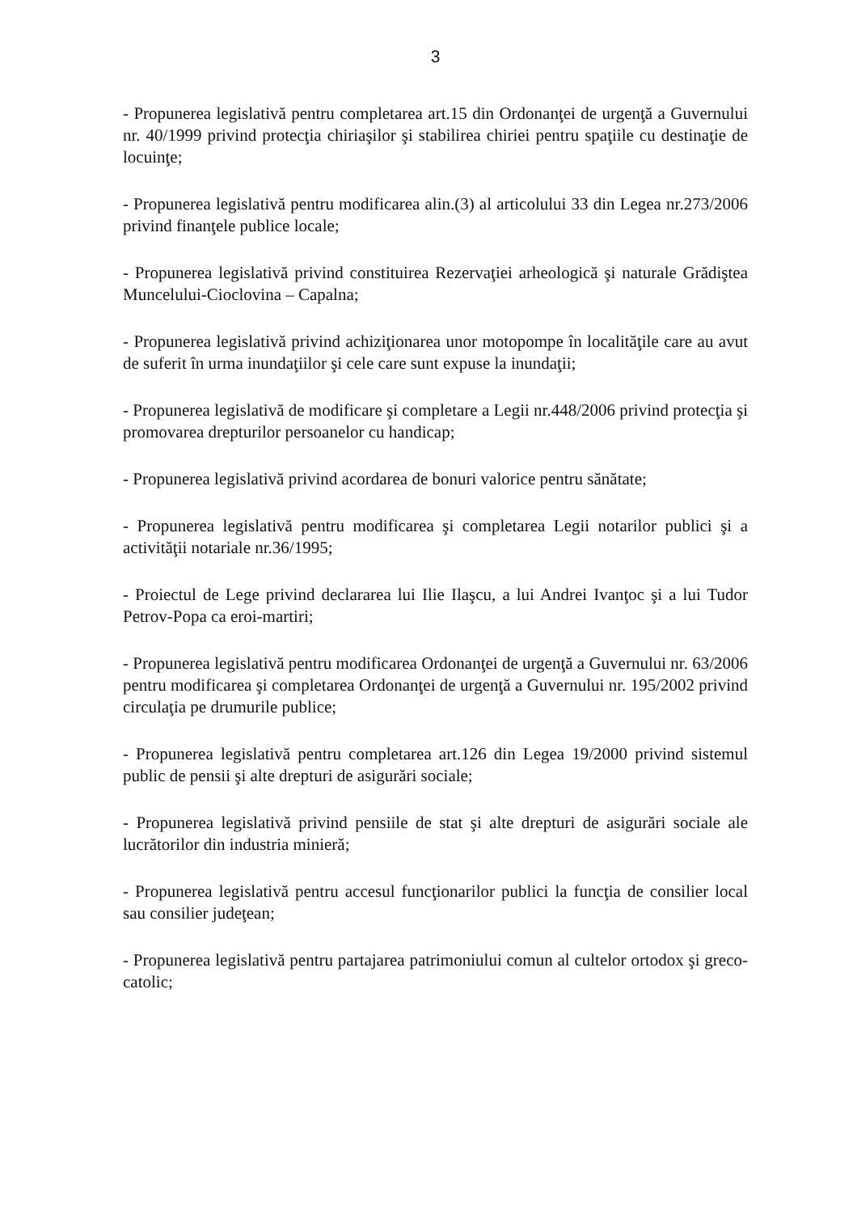3
- Propunerea legislativă pentru completarea art.15 din Ordonanţei de urgenţă a Guvernului nr. 40/1999 privind protecţia chiriaşilor şi stabilirea chiriei pentru spaţiile cu destinaţie de locuinţe;
- Propunerea legislativă pentru modificarea alin.(3) al articolului 33 din Legea nr.273/2006 privind finanţele publice locale;
- Propunerea legislativă privind constituirea Rezervaţiei arheologică şi naturale Grădiştea Muncelului-Cioclovina – Capalna;
- Propunerea legislativă privind achiziţionarea unor motopompe în localităţile care au avut de suferit în urma inundaţiilor şi cele care sunt expuse la inundaţii;
- Propunerea legislativă de modificare şi completare a Legii nr.448/2006 privind protecţia şi promovarea drepturilor persoanelor cu handicap;
- Propunerea legislativă privind acordarea de bonuri valorice pentru sănătate;
- Propunerea legislativă pentru modificarea şi completarea Legii notarilor publici şi a activităţii notariale nr.36/1995;
- Proiectul de Lege privind declararea lui Ilie Ilaşcu, a lui Andrei Ivanţoc şi a lui Tudor Petrov-Popa ca eroi-martiri;
- Propunerea legislativă pentru modificarea Ordonanţei de urgenţă a Guvernului nr. 63/2006 pentru modificarea şi completarea Ordonanţei de urgenţă a Guvernului nr. 195/2002 privind circulaţia pe drumurile publice;
- Propunerea legislativă pentru completarea art.126 din Legea 19/2000 privind sistemul public de pensii şi alte drepturi de asigurări sociale;
- Propunerea legislativă privind pensiile de stat şi alte drepturi de asigurări sociale ale lucrătorilor din industria minieră;
- Propunerea legislativă pentru accesul funcţionarilor publici la funcţia de consilier local sau consilier judeţean;
- Propunerea legislativă pentru partajarea patrimoniului comun al cultelor ortodox şi greco-catolic;